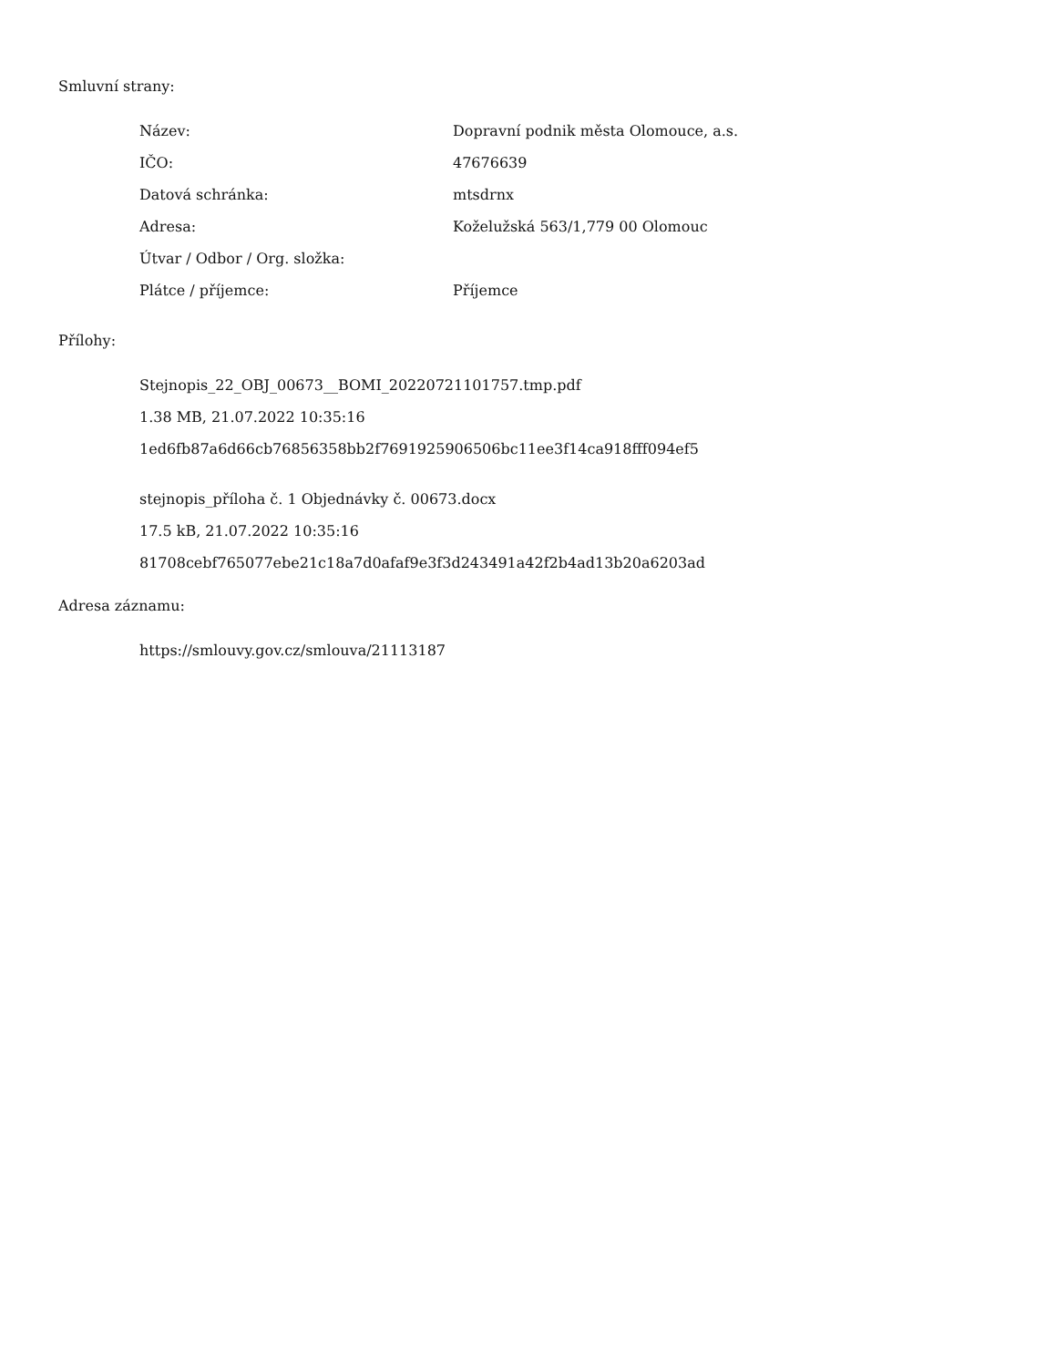Smluvní strany:
| Název: | Dopravní podnik města Olomouce, a.s. |
| IČO: | 47676639 |
| Datová schránka: | mtsdrnx |
| Adresa: | Koželužská 563/1,779 00 Olomouc |
| Útvar / Odbor / Org. složka: | |
| Plátce / příjemce: | Příjemce |
Přílohy:
Stejnopis_22_OBJ_00673__BOMI_20220721101757.tmp.pdf
1.38 MB, 21.07.2022 10:35:16
1ed6fb87a6d66cb76856358bb2f7691925906506bc11ee3f14ca918fff094ef5
stejnopis_příloha č. 1 Objednávky č. 00673.docx
17.5 kB, 21.07.2022 10:35:16
81708cebf765077ebe21c18a7d0afaf9e3f3d243491a42f2b4ad13b20a6203ad
Adresa záznamu:
https://smlouvy.gov.cz/smlouva/21113187